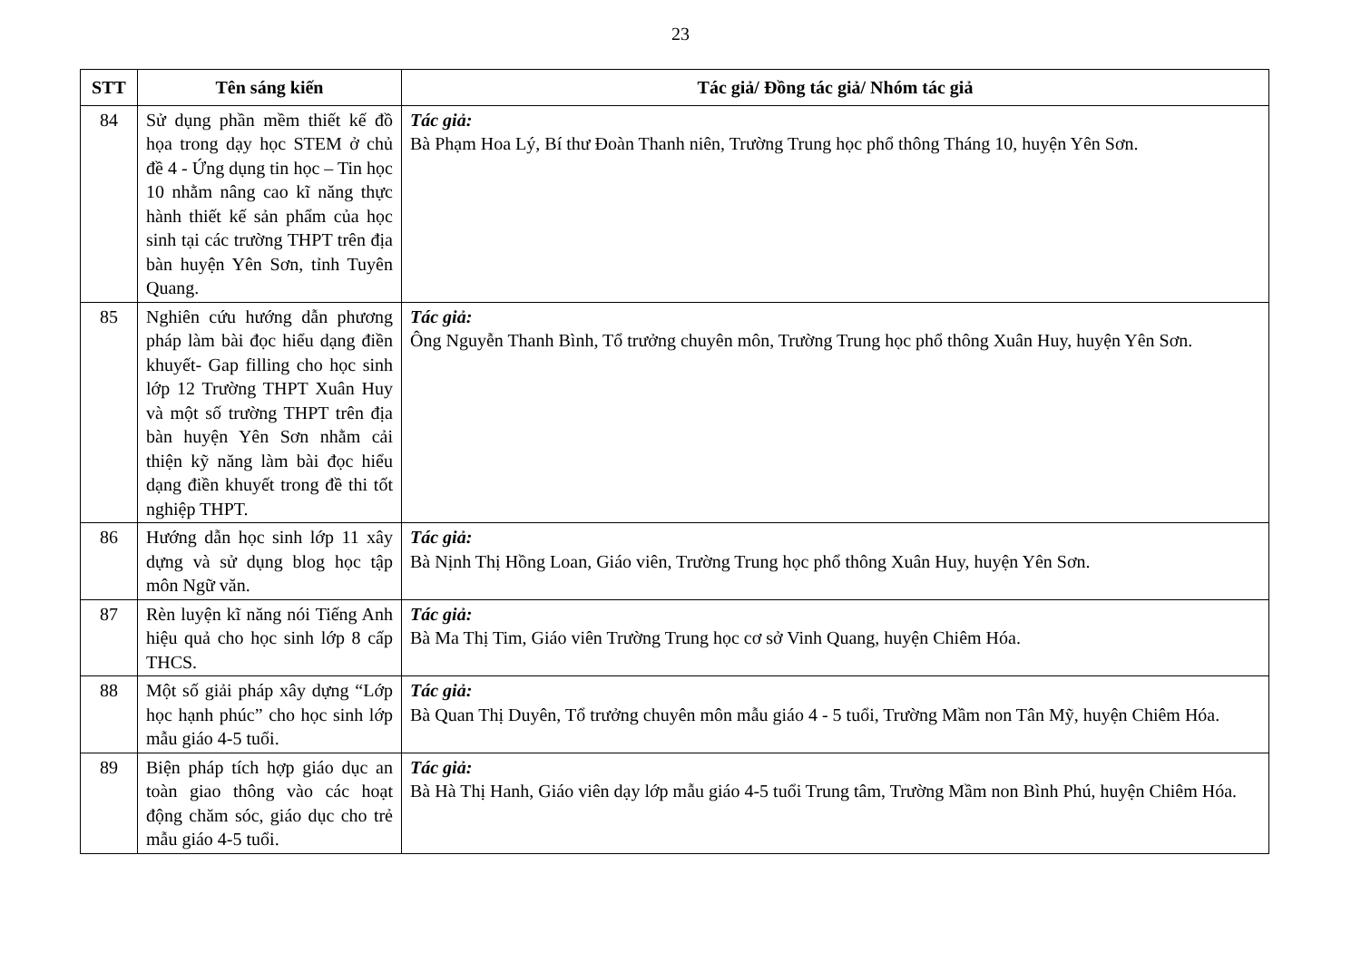23
| STT | Tên sáng kiến | Tác giả/ Đồng tác giả/ Nhóm tác giả |
| --- | --- | --- |
| 84 | Sử dụng phần mềm thiết kế đồ họa trong dạy học STEM ở chủ đề 4 - Ứng dụng tin học – Tin học 10 nhằm nâng cao kĩ năng thực hành thiết kế sản phẩm của học sinh tại các trường THPT trên địa bàn huyện Yên Sơn, tỉnh Tuyên Quang. | Tác giả: Bà Phạm Hoa Lý, Bí thư Đoàn Thanh niên, Trường Trung học phổ thông Tháng 10, huyện Yên Sơn. |
| 85 | Nghiên cứu hướng dẫn phương pháp làm bài đọc hiểu dạng điền khuyết- Gap filling cho học sinh lớp 12 Trường THPT Xuân Huy và một số trường THPT trên địa bàn huyện Yên Sơn nhằm cải thiện kỹ năng làm bài đọc hiểu dạng điền khuyết trong đề thi tốt nghiệp THPT. | Tác giả: Ông Nguyễn Thanh Bình, Tổ trưởng chuyên môn, Trường Trung học phổ thông Xuân Huy, huyện Yên Sơn. |
| 86 | Hướng dẫn học sinh lớp 11 xây dựng và sử dụng blog học tập môn Ngữ văn. | Tác giả: Bà Nịnh Thị Hồng Loan, Giáo viên, Trường Trung học phổ thông Xuân Huy, huyện Yên Sơn. |
| 87 | Rèn luyện kĩ năng nói Tiếng Anh hiệu quả cho học sinh lớp 8 cấp THCS. | Tác giả: Bà Ma Thị Tim, Giáo viên Trường Trung học cơ sở Vinh Quang, huyện Chiêm Hóa. |
| 88 | Một số giải pháp xây dựng “Lớp học hạnh phúc” cho học sinh lớp mẫu giáo 4-5 tuổi. | Tác giả: Bà Quan Thị Duyên, Tổ trưởng chuyên môn mẫu giáo 4 - 5 tuổi, Trường Mầm non Tân Mỹ, huyện Chiêm Hóa. |
| 89 | Biện pháp tích hợp giáo dục an toàn giao thông vào các hoạt động chăm sóc, giáo dục cho trẻ mẫu giáo 4-5 tuổi. | Tác giả: Bà Hà Thị Hanh, Giáo viên dạy lớp mẫu giáo 4-5 tuổi Trung tâm, Trường Mầm non Bình Phú, huyện Chiêm Hóa. |